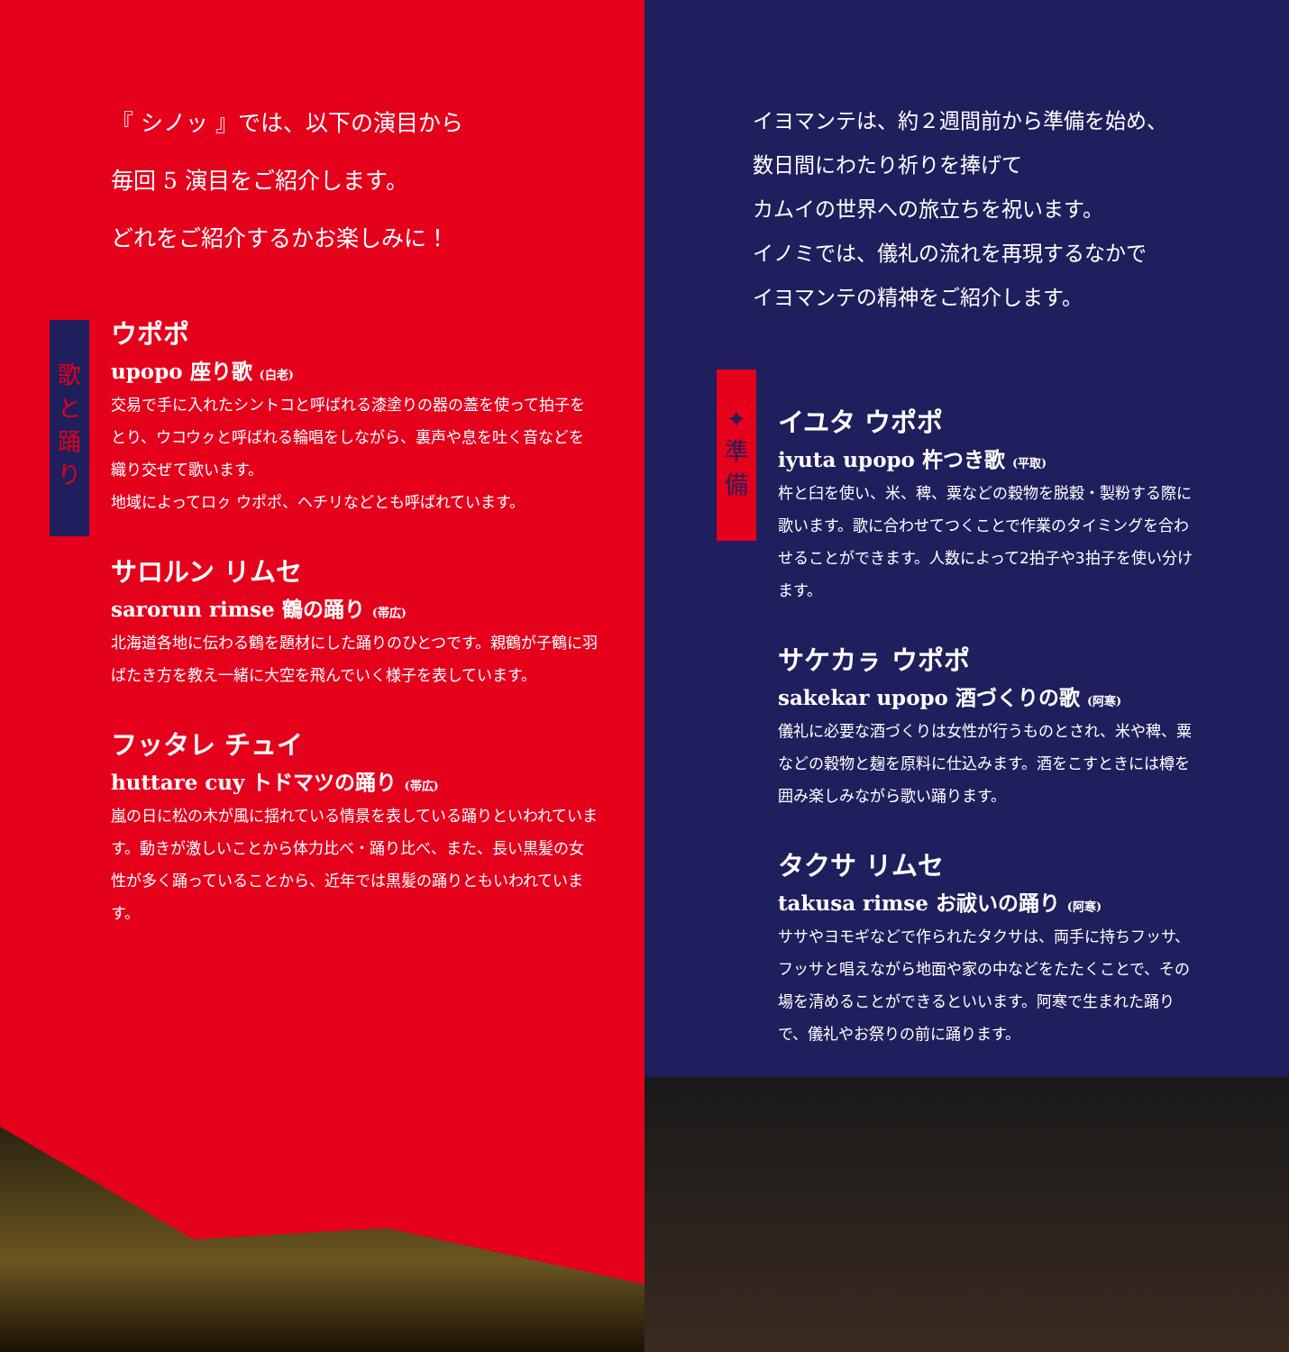『 シノッ 』では、以下の演目から
毎回 5 演目をご紹介します。
どれをご紹介するかお楽しみに！
歌
と
踊
り
ウポポ
upopo 座り歌 (白老)
交易で手に入れたシントコと呼ばれる漆塗りの器の蓋を使って拍子をとり、ウコウㇰと呼ばれる輪唱をしながら、裏声や息を吐く音などを織り交ぜて歌います。
地域によってロㇰ ウポポ、ヘチリなどとも呼ばれています。
サロルン リムセ
sarorun rimse 鶴の踊り (帯広)
北海道各地に伝わる鶴を題材にした踊りのひとつです。親鶴が子鶴に羽ばたき方を教え一緒に大空を飛んでいく様子を表しています。
フッタレ チュイ
huttare cuy トドマツの踊り (帯広)
嵐の日に松の木が風に揺れている情景を表している踊りといわれています。動きが激しいことから体力比べ・踊り比べ、また、長い黒髪の女性が多く踊っていることから、近年では黒髪の踊りともいわれています。
イヨマンテは、約２週間前から準備を始め、
数日間にわたり祈りを捧げて
カムイの世界への旅立ちを祝います。
イノミでは、儀礼の流れを再現するなかで
イヨマンテの精神をご紹介します。
✦
準
備
イユタ ウポポ
iyuta upopo 杵つき歌 (平取)
杵と臼を使い、米、稗、粟などの穀物を脱穀・製粉する際に歌います。歌に合わせてつくことで作業のタイミングを合わせることができます。人数によって2拍子や3拍子を使い分けます。
サケカㇻ ウポポ
sakekar upopo 酒づくりの歌 (阿寒)
儀礼に必要な酒づくりは女性が行うものとされ、米や稗、粟などの穀物と麹を原料に仕込みます。酒をこすときには樽を囲み楽しみながら歌い踊ります。
タクサ リムセ
takusa rimse お祓いの踊り (阿寒)
ササやヨモギなどで作られたタクサは、両手に持ちフッサ、フッサと唱えながら地面や家の中などをたたくことで、その場を清めることができるといいます。阿寒で生まれた踊りで、儀礼やお祭りの前に踊ります。